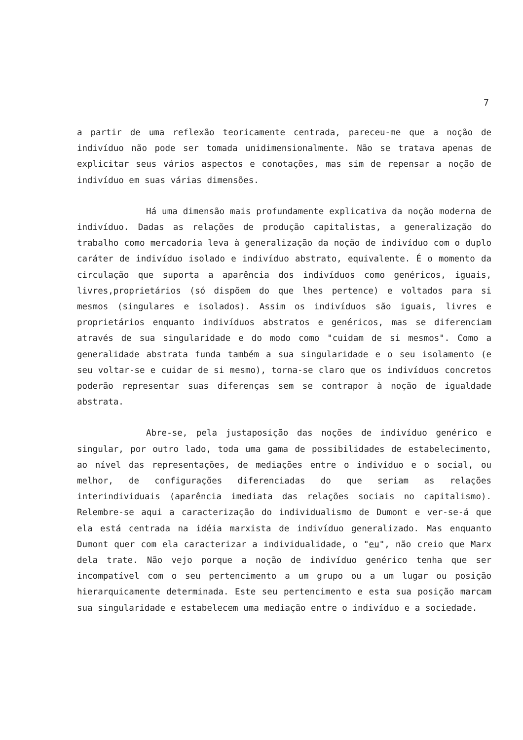7
a partir de uma reflexão teoricamente centrada, pareceu-me que a noção de indivíduo não pode ser tomada unidimensionalmente. Não se tratava apenas de explicitar seus vários aspectos e conotações, mas sim de repensar a noção de indivíduo em suas várias dimensões.
Há uma dimensão mais profundamente explicativa da noção moderna de indivíduo. Dadas as relações de produção capitalistas, a generalização do trabalho como mercadoria leva à generalização da noção de indivíduo com o duplo caráter de indivíduo isolado e indivíduo abstrato, equivalente. É o momento da circulação que suporta a aparência dos indivíduos como genéricos, iguais, livres,proprietários (só dispõem do que lhes pertence) e voltados para si mesmos (singulares e isolados). Assim os indivíduos são iguais, livres e proprietários enquanto indivíduos abstratos e genéricos, mas se diferenciam através de sua singularidade e do modo como "cuidam de si mesmos". Como a generalidade abstrata funda também a sua singularidade e o seu isolamento (e seu voltar-se e cuidar de si mesmo), torna-se claro que os indivíduos concretos poderão representar suas diferenças sem se contrapor à noção de igualdade abstrata.
Abre-se, pela justaposição das noções de indivíduo genérico e singular, por outro lado, toda uma gama de possibilidades de estabelecimento, ao nível das representações, de mediações entre o indivíduo e o social, ou melhor, de configurações diferenciadas do que seriam as relações interindividuais (aparência imediata das relações sociais no capitalismo). Relembre-se aqui a caracterização do individualismo de Dumont e ver-se-á que ela está centrada na idéia marxista de indivíduo generalizado. Mas enquanto Dumont quer com ela caracterizar a individualidade, o "eu", não creio que Marx dela trate. Não vejo porque a noção de indivíduo genérico tenha que ser incompatível com o seu pertencimento a um grupo ou a um lugar ou posição hierarquicamente determinada. Este seu pertencimento e esta sua posição marcam sua singularidade e estabelecem uma mediação entre o indivíduo e a sociedade.